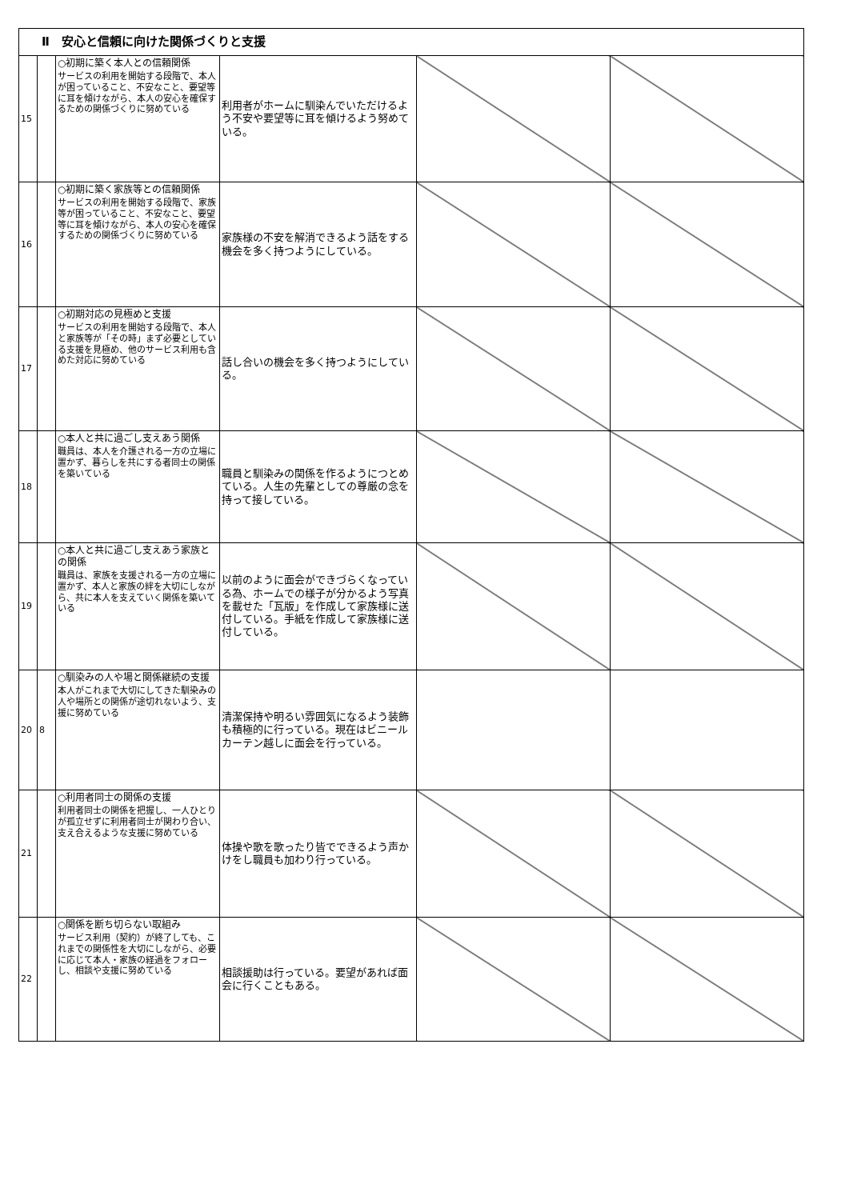| Ⅱ 安心と信頼に向けた関係づくりと支援 | | | | | |
| --- | --- | --- | --- | --- | --- |
| 15 | | ○初期に築く本人との信頼関係 サービスの利用を開始する段階で、本人が困っていること、不安なこと、要望等に耳を傾けながら、本人の安心を確保するための関係づくりに努めている | 利用者がホームに馴染んでいただけるよう不安や要望等に耳を傾けるよう努めている。 | | |
| 16 | | ○初期に築く家族等との信頼関係 サービスの利用を開始する段階で、家族等が困っていること、不安なこと、要望等に耳を傾けながら、本人の安心を確保するための関係づくりに努めている | 家族様の不安を解消できるよう話をする機会を多く持つようにしている。 | | |
| 17 | | ○初期対応の見極めと支援 サービスの利用を開始する段階で、本人と家族等が「その時」まず必要としている支援を見極め、他のサービス利用も含めた対応に努めている | 話し合いの機会を多く持つようにしている。 | | |
| 18 | | ○本人と共に過ごし支えあう関係 職員は、本人を介護される一方の立場に置かず、暮らしを共にする者同士の関係を築いている | 職員と馴染みの関係を作るようにつとめている。人生の先輩としての尊厳の念を持って接している。 | | |
| 19 | | ○本人と共に過ごし支えあう家族との関係 職員は、家族を支援される一方の立場に置かず、本人と家族の絆を大切にしながら、共に本人を支えていく関係を築いている | 以前のように面会ができづらくなっている為、ホームでの様子が分かるよう写真を載せた「瓦版」を作成して家族様に送付している。手紙を作成して家族様に送付している。 | | |
| 20 | 8 | ○馴染みの人や場と関係継続の支援 本人がこれまで大切にしてきた馴染みの人や場所との関係が途切れないよう、支援に努めている | 清潔保持や明るい雰囲気になるよう装飾も積極的に行っている。現在はビニールカーテン越しに面会を行っている。 | | |
| 21 | | ○利用者同士の関係の支援 利用者同士の関係を把握し、一人ひとりが孤立せずに利用者同士が関わり合い、支え合えるような支援に努めている | 体操や歌を歌ったり皆でできるよう声かけをし職員も加わり行っている。 | | |
| 22 | | ○関係を断ち切らない取組み サービス利用（契約）が終了しても、これまでの関係性を大切にしながら、必要に応じて本人・家族の経過をフォローし、相談や支援に努めている | 相談援助は行っている。要望があれば面会に行くこともある。 | | |